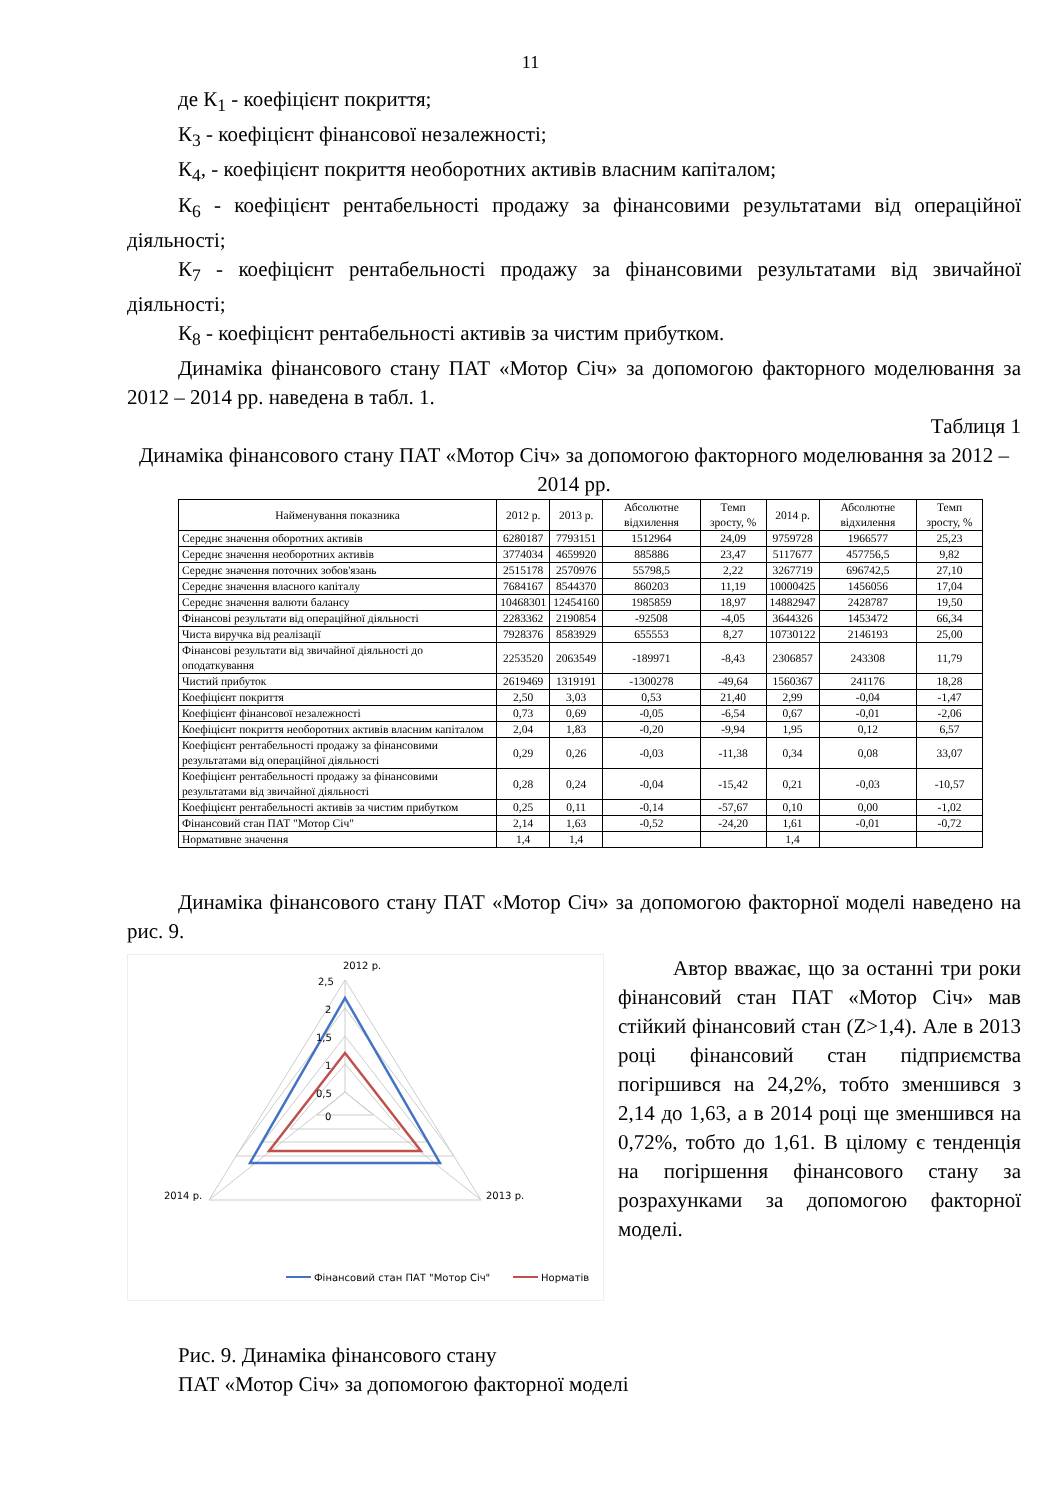11
де К<sub>1</sub> - коефіцієнт покриття;
К<sub>3</sub> - коефіцієнт фінансової незалежності;
К<sub>4</sub>, - коефіцієнт покриття необоротних активів власним капіталом;
К<sub>6</sub> - коефіцієнт рентабельності продажу за фінансовими результатами від операційної діяльності;
К<sub>7</sub> - коефіцієнт рентабельності продажу за фінансовими результатами від звичайної діяльності;
К<sub>8</sub> - коефіцієнт рентабельності активів за чистим прибутком.
Динаміка фінансового стану ПАТ «Мотор Січ» за допомогою факторного моделювання за 2012 – 2014 рр. наведена в табл. 1.
Таблиця 1
Динаміка фінансового стану ПАТ «Мотор Січ» за допомогою факторного моделювання за 2012 – 2014 рр.
| Найменування показника | 2012 р. | 2013 р. | Абсолютне відхилення | Темп зросту, % | 2014 р. | Абсолютне відхилення | Темп зросту, % |
| --- | --- | --- | --- | --- | --- | --- | --- |
| Середнє значення оборотних активів | 6280187 | 7793151 | 1512964 | 24,09 | 9759728 | 1966577 | 25,23 |
| Середнє значення необоротних активів | 3774034 | 4659920 | 885886 | 23,47 | 5117677 | 457756,5 | 9,82 |
| Середнє значення поточних зобов'язань | 2515178 | 2570976 | 55798,5 | 2,22 | 3267719 | 696742,5 | 27,10 |
| Середнє значення власного капіталу | 7684167 | 8544370 | 860203 | 11,19 | 10000425 | 1456056 | 17,04 |
| Середнє значення валюти балансу | 10468301 | 12454160 | 1985859 | 18,97 | 14882947 | 2428787 | 19,50 |
| Фінансові результати від операційної діяльності | 2283362 | 2190854 | -92508 | -4,05 | 3644326 | 1453472 | 66,34 |
| Чиста виручка від реалізації | 7928376 | 8583929 | 655553 | 8,27 | 10730122 | 2146193 | 25,00 |
| Фінансові результати від звичайної діяльності до оподаткування | 2253520 | 2063549 | -189971 | -8,43 | 2306857 | 243308 | 11,79 |
| Чистий прибуток | 2619469 | 1319191 | -1300278 | -49,64 | 1560367 | 241176 | 18,28 |
| Коефіцієнт покриття | 2,50 | 3,03 | 0,53 | 21,40 | 2,99 | -0,04 | -1,47 |
| Коефіцієнт фінансової незалежності | 0,73 | 0,69 | -0,05 | -6,54 | 0,67 | -0,01 | -2,06 |
| Коефіцієнт покриття необоротних активів власним капіталом | 2,04 | 1,83 | -0,20 | -9,94 | 1,95 | 0,12 | 6,57 |
| Коефіцієнт рентабельності продажу за фінансовими результатами від операційної діяльності | 0,29 | 0,26 | -0,03 | -11,38 | 0,34 | 0,08 | 33,07 |
| Коефіцієнт рентабельності продажу за фінансовими результатами від звичайної діяльності | 0,28 | 0,24 | -0,04 | -15,42 | 0,21 | -0,03 | -10,57 |
| Коефіцієнт рентабельності активів за чистим прибутком | 0,25 | 0,11 | -0,14 | -57,67 | 0,10 | 0,00 | -1,02 |
| Фінансовий стан ПАТ "Мотор Січ" | 2,14 | 1,63 | -0,52 | -24,20 | 1,61 | -0,01 | -0,72 |
| Нормативне значення | 1,4 | 1,4 | | | 1,4 | | |
Динаміка фінансового стану ПАТ «Мотор Січ» за допомогою факторної моделі наведено на рис. 9.
2012 р.
2,5
2
1,5
1
0,5
0
2014 р.
2013 р.
Фінансовий стан ПАТ "Мотор Січ"
Норматів
Автор вважає, що за останні три роки фінансовий стан ПАТ «Мотор Січ» мав стійкий фінансовий стан (Z>1,4). Але в 2013 році фінансовий стан підприємства погіршився на 24,2%, тобто зменшився з 2,14 до 1,63, а в 2014 році ще зменшився на 0,72%, тобто до 1,61. В цілому є тенденція на погіршення фінансового стану за розрахунками за допомогою факторної моделі.
Рис. 9. Динаміка фінансового стану
ПАТ «Мотор Січ» за допомогою факторної моделі